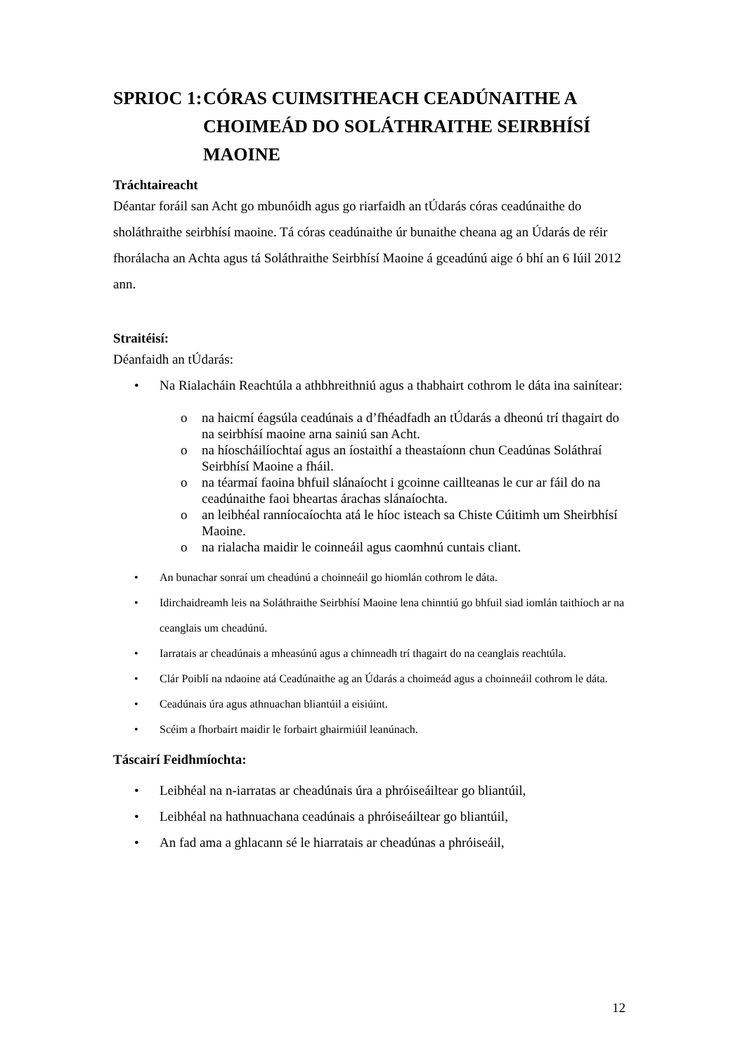SPRIOC 1: CÓRAS CUIMSITHEACH CEADÚNAITHE A CHOIMEÁD DO SOLÁTHRAITHE SEIRBHÍSÍ MAOINE
Tráchtaireacht
Déantar foráil san Acht go mbunóidh agus go riarfaidh an tÚdarás córas ceadúnaithe do sholáthraithe seirbhísí maoine. Tá córas ceadúnaithe úr bunaithe cheana ag an Údarás de réir fhorálacha an Achta agus tá Soláthraithe Seirbhísí Maoine á gceadúnú aige ó bhí an 6 Iúil 2012 ann.
Straitéisí:
Déanfaidh an tÚdarás:
• Na Rialacháin Reachtúla a athbhreithniú agus a thabhairt cothrom le dáta ina sainítear:
o na haicmí éagsúla ceadúnais a d’fhéadfadh an tÚdarás a dheonú trí thagairt do na seirbhísí maoine arna sainiú san Acht.
o na híoscháilíochtaí agus an íostaithí a theastaíonn chun Ceadúnas Soláthraí Seirbhísí Maoine a fháil.
o na téarmaí faoina bhfuil slánaíocht i gcoinne caillteanas le cur ar fáil do na ceadúnaithe faoi bheartas árachas slánaíochta.
o an leibhéal ranníocaíochta atá le híoc isteach sa Chiste Cúitimh um Sheirbhísí Maoine.
o na rialacha maidir le coinneáil agus caomhnú cuntais cliant.
• An bunachar sonraí um cheadúnú a choinneáil go hiomlán cothrom le dáta.
• Idirchaidreamh leis na Soláthraithe Seirbhísí Maoine lena chinntiú go bhfuil siad iomlán taithíoch ar na ceanglais um cheadúnú.
• Iarratais ar cheadúnais a mheasúnú agus a chinneadh trí thagairt do na ceanglais reachtúla.
• Clár Poiblí na ndaoine atá Ceadúnaithe ag an Údarás a choimeád agus a choinneáil cothrom le dáta.
• Ceadúnais úra agus athnuachan bliantúil a eisiúint.
• Scéim a fhorbairt maidir le forbairt ghairmiúil leanúnach.
Táscairí Feidhmíochta:
• Leibhéal na n-iarratas ar cheadúnais úra a phróiseáiltear go bliantúil,
• Leibhéal na hathnuachana ceadúnais a phróiseáiltear go bliantúil,
• An fad ama a ghlacann sé le hiarratais ar cheadúnas a phróiseáil,
12